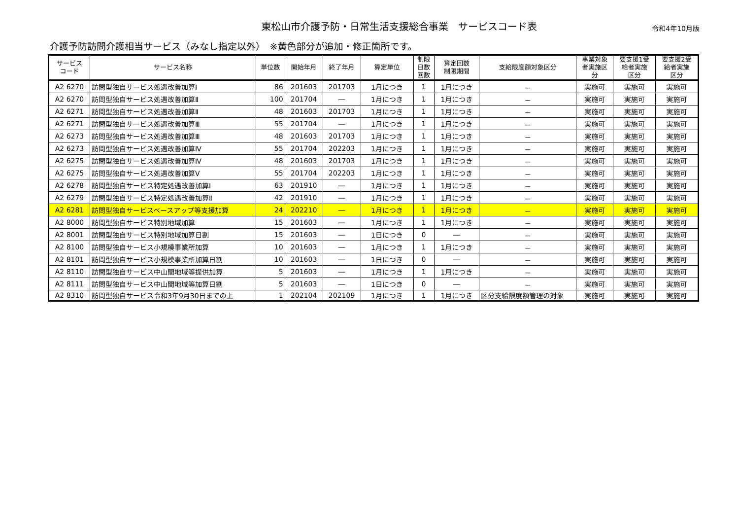東松山市介護予防・日常生活支援総合事業　サービスコード表
令和4年10月版
介護予防訪問介護相当サービス（みなし指定以外）　※黄色部分が追加・修正箇所です。
| サービス コード | サービス名称 | 単位数 | 開始年月 | 終了年月 | 算定単位 | 制限 日数 回数 | 算定回数 制限期間 | 支給限度額対象区分 | 事業対象 者実施区 分 | 要支援1受 給者実施 区分 | 要支援2受 給者実施 区分 |
| --- | --- | --- | --- | --- | --- | --- | --- | --- | --- | --- | --- |
| A2 6270 | 訪問型独自サービス処遇改善加算Ⅰ | 86 | 201603 | 201703 | 1月につき | 1 | 1月につき | － | 実施可 | 実施可 | 実施可 |
| A2 6270 | 訪問型独自サービス処遇改善加算Ⅱ | 100 | 201704 | ― | 1月につき | 1 | 1月につき | － | 実施可 | 実施可 | 実施可 |
| A2 6271 | 訪問型独自サービス処遇改善加算Ⅱ | 48 | 201603 | 201703 | 1月につき | 1 | 1月につき | － | 実施可 | 実施可 | 実施可 |
| A2 6271 | 訪問型独自サービス処遇改善加算Ⅲ | 55 | 201704 | ― | 1月につき | 1 | 1月につき | － | 実施可 | 実施可 | 実施可 |
| A2 6273 | 訪問型独自サービス処遇改善加算Ⅲ | 48 | 201603 | 201703 | 1月につき | 1 | 1月につき | － | 実施可 | 実施可 | 実施可 |
| A2 6273 | 訪問型独自サービス処遇改善加算Ⅳ | 55 | 201704 | 202203 | 1月につき | 1 | 1月につき | － | 実施可 | 実施可 | 実施可 |
| A2 6275 | 訪問型独自サービス処遇改善加算Ⅳ | 48 | 201603 | 201703 | 1月につき | 1 | 1月につき | － | 実施可 | 実施可 | 実施可 |
| A2 6275 | 訪問型独自サービス処遇改善加算Ⅴ | 55 | 201704 | 202203 | 1月につき | 1 | 1月につき | － | 実施可 | 実施可 | 実施可 |
| A2 6278 | 訪問型独自サービス特定処遇改善加算Ⅰ | 63 | 201910 | ― | 1月につき | 1 | 1月につき | － | 実施可 | 実施可 | 実施可 |
| A2 6279 | 訪問型独自サービス特定処遇改善加算Ⅱ | 42 | 201910 | ― | 1月につき | 1 | 1月につき | － | 実施可 | 実施可 | 実施可 |
| A2 6281 | 訪問型独自サービスベースアップ等支援加算 | 24 | 202210 | ― | 1月につき | 1 | 1月につき | － | 実施可 | 実施可 | 実施可 |
| A2 8000 | 訪問型独自サービス特別地域加算 | 15 | 201603 | ― | 1月につき | 1 | 1月につき | － | 実施可 | 実施可 | 実施可 |
| A2 8001 | 訪問型独自サービス特別地域加算日割 | 15 | 201603 | ― | 1日につき | 0 | ― | － | 実施可 | 実施可 | 実施可 |
| A2 8100 | 訪問型独自サービス小規模事業所加算 | 10 | 201603 | ― | 1月につき | 1 | 1月につき | － | 実施可 | 実施可 | 実施可 |
| A2 8101 | 訪問型独自サービス小規模事業所加算日割 | 10 | 201603 | ― | 1日につき | 0 | ― | － | 実施可 | 実施可 | 実施可 |
| A2 8110 | 訪問型独自サービス中山間地域等提供加算 | 5 | 201603 | ― | 1月につき | 1 | 1月につき | － | 実施可 | 実施可 | 実施可 |
| A2 8111 | 訪問型独自サービス中山間地域等加算日割 | 5 | 201603 | ― | 1日につき | 0 | ― | － | 実施可 | 実施可 | 実施可 |
| A2 8310 | 訪問型独自サービス令和3年9月30日までの上 | 1 | 202104 | 202109 | 1月につき | 1 | 1月につき | 区分支給限度額管理の対象 | 実施可 | 実施可 | 実施可 |